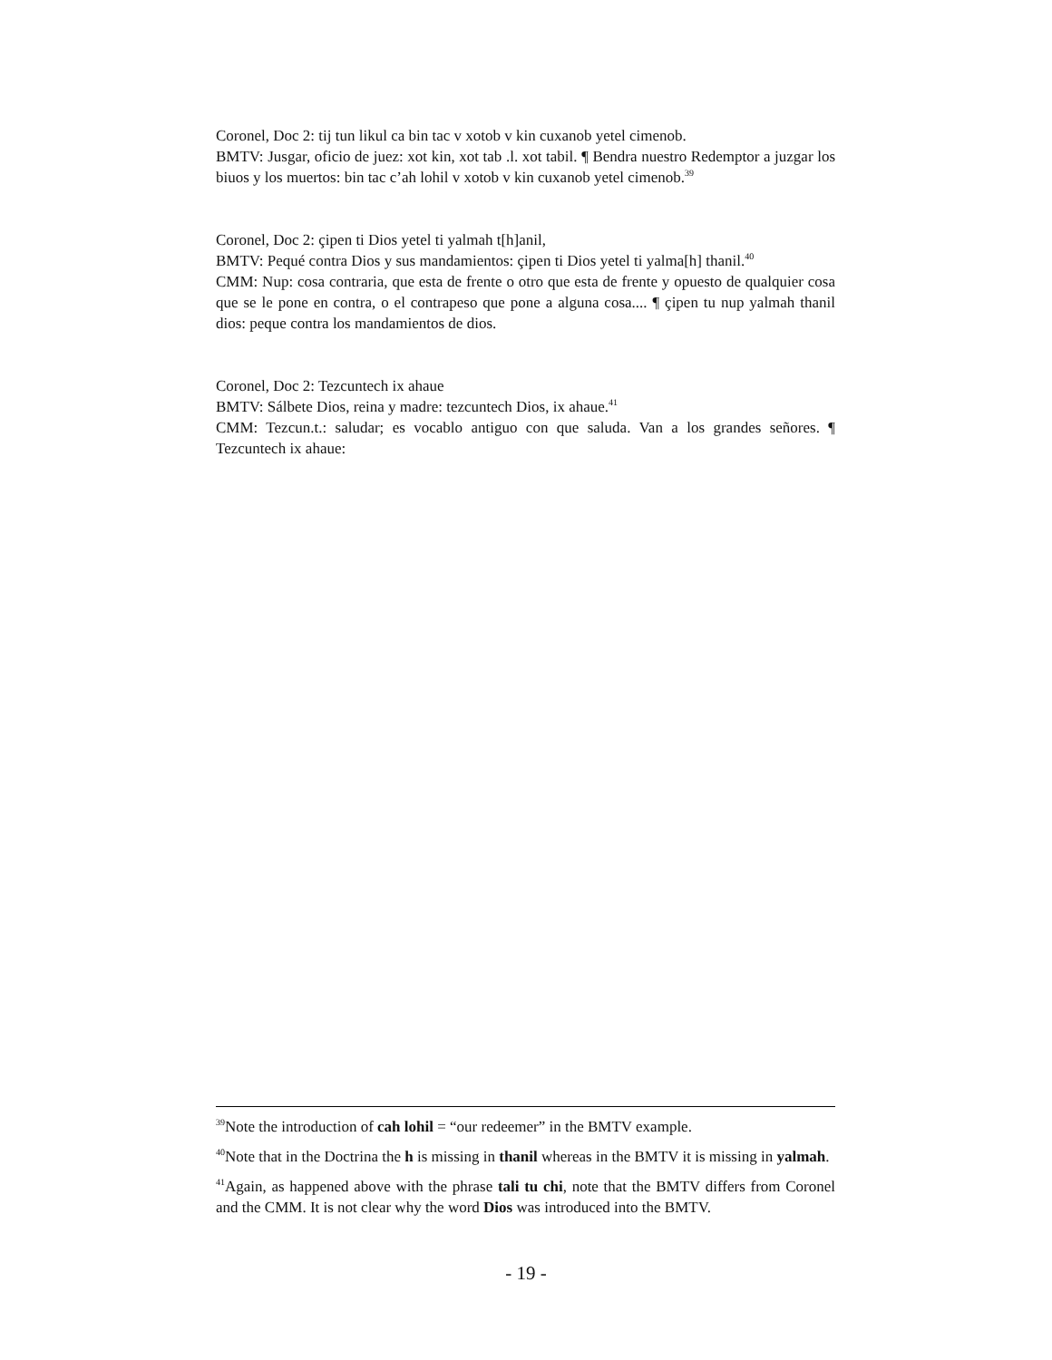Coronel, Doc 2: tij tun likul ca bin tac v xotob v kin cuxanob yetel cimenob.
BMTV: Jusgar, oficio de juez: xot kin, xot tab .l. xot tabil. ¶ Bendra nuestro Redemptor a juzgar los biuos y los muertos: bin tac c’ah lohil v xotob v kin cuxanob yetel cimenob.<sup>39</sup>
Coronel, Doc 2: çipen ti Dios yetel ti yalmah t[h]anil,
BMTV: Pequé contra Dios y sus mandamientos: çipen ti Dios yetel ti yalma[h] thanil.<sup>40</sup>
CMM: Nup: cosa contraria, que esta de frente o otro que esta de frente y opuesto de qualquier cosa que se le pone en contra, o el contrapeso que pone a alguna cosa.... ¶ çipen tu nup yalmah thanil dios: peque contra los mandamientos de dios.
Coronel, Doc 2: Tezcuntech ix ahaue
BMTV: Sálbete Dios, reina y madre: tezcuntech Dios, ix ahaue.<sup>41</sup>
CMM: Tezcun.t.: saludar; es vocablo antiguo con que saluda. Van a los grandes señores. ¶ Tezcuntech ix ahaue:
<sup>39</sup> Note the introduction of cah lohil = “our redeemer” in the BMTV example.
<sup>40</sup> Note that in the Doctrina the h is missing in thanil whereas in the BMTV it is missing in yalmah.
<sup>41</sup> Again, as happened above with the phrase tali tu chi, note that the BMTV differs from Coronel and the CMM. It is not clear why the word Dios was introduced into the BMTV.
- 19 -